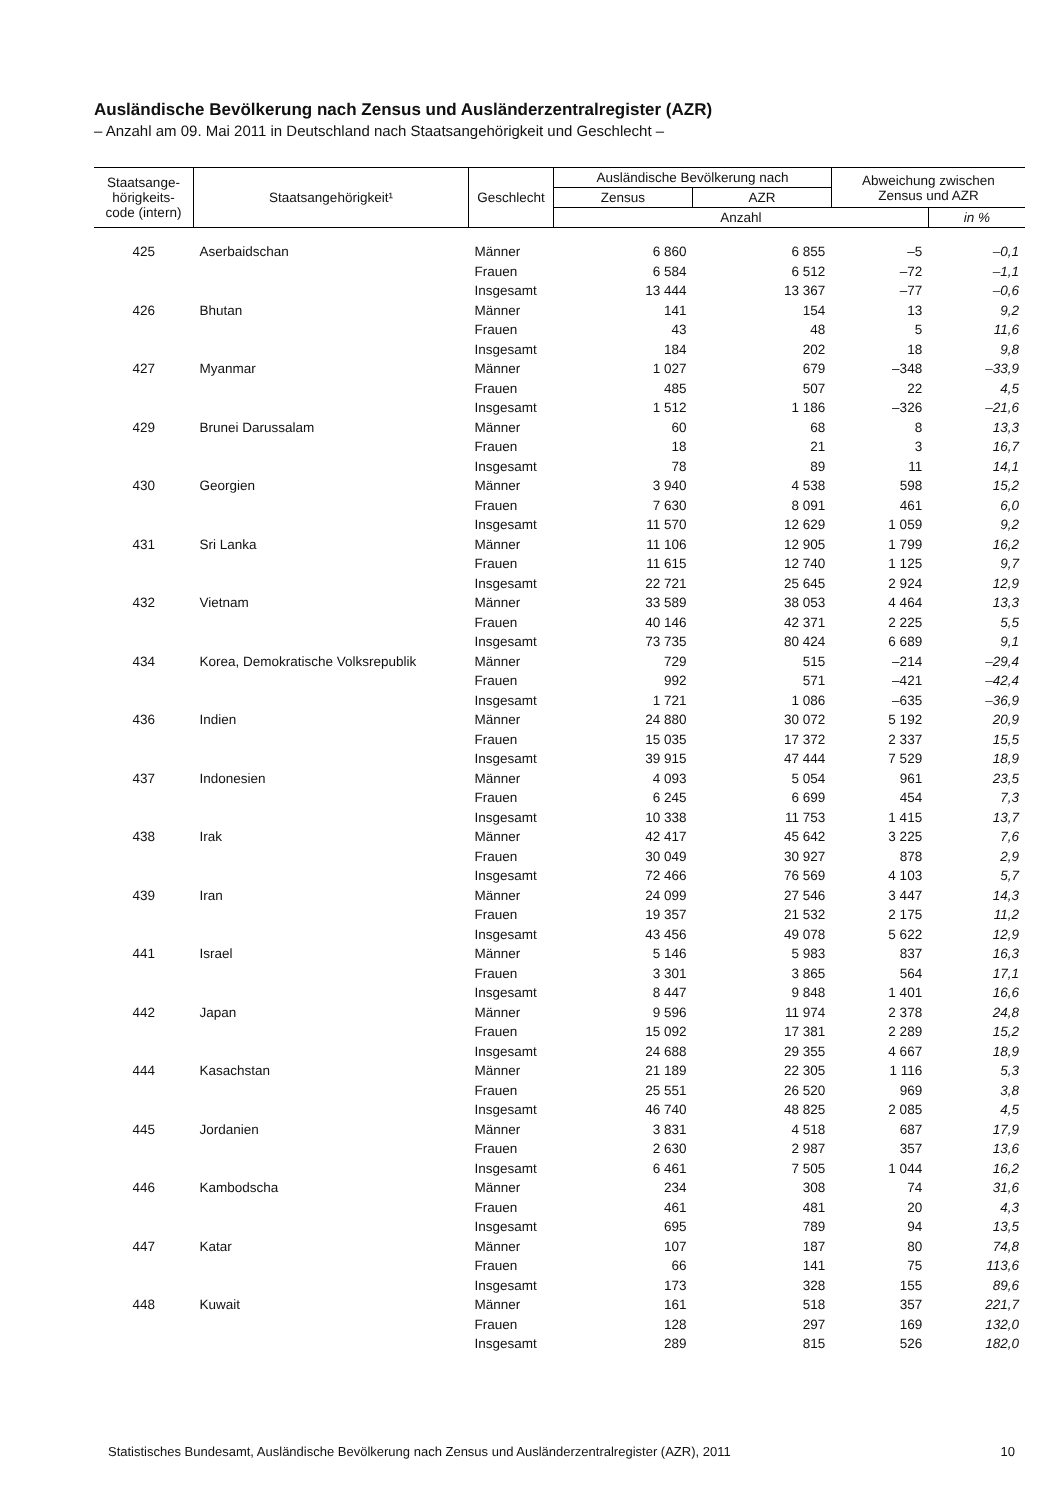Ausländische Bevölkerung nach Zensus und Ausländerzentralregister (AZR)
– Anzahl am 09. Mai 2011 in Deutschland nach Staatsangehörigkeit und Geschlecht –
| Staatsange- hörigkeits- code (intern) | Staatsangehörigkeit¹ | Geschlecht | Ausländische Bevölkerung nach | | Abweichung zwischen Zensus und AZR | |
| --- | --- | --- | --- | --- | --- | --- |
| | | | Zensus | AZR | | |
| | | | Anzahl | | | in % |
| 425 | Aserbaidschan | Männer | 6 860 | 6 855 | –5 | –0,1 |
| | | Frauen | 6 584 | 6 512 | –72 | –1,1 |
| | | Insgesamt | 13 444 | 13 367 | –77 | –0,6 |
| 426 | Bhutan | Männer | 141 | 154 | 13 | 9,2 |
| | | Frauen | 43 | 48 | 5 | 11,6 |
| | | Insgesamt | 184 | 202 | 18 | 9,8 |
| 427 | Myanmar | Männer | 1 027 | 679 | –348 | –33,9 |
| | | Frauen | 485 | 507 | 22 | 4,5 |
| | | Insgesamt | 1 512 | 1 186 | –326 | –21,6 |
| 429 | Brunei Darussalam | Männer | 60 | 68 | 8 | 13,3 |
| | | Frauen | 18 | 21 | 3 | 16,7 |
| | | Insgesamt | 78 | 89 | 11 | 14,1 |
| 430 | Georgien | Männer | 3 940 | 4 538 | 598 | 15,2 |
| | | Frauen | 7 630 | 8 091 | 461 | 6,0 |
| | | Insgesamt | 11 570 | 12 629 | 1 059 | 9,2 |
| 431 | Sri Lanka | Männer | 11 106 | 12 905 | 1 799 | 16,2 |
| | | Frauen | 11 615 | 12 740 | 1 125 | 9,7 |
| | | Insgesamt | 22 721 | 25 645 | 2 924 | 12,9 |
| 432 | Vietnam | Männer | 33 589 | 38 053 | 4 464 | 13,3 |
| | | Frauen | 40 146 | 42 371 | 2 225 | 5,5 |
| | | Insgesamt | 73 735 | 80 424 | 6 689 | 9,1 |
| 434 | Korea, Demokratische Volksrepublik | Männer | 729 | 515 | –214 | –29,4 |
| | | Frauen | 992 | 571 | –421 | –42,4 |
| | | Insgesamt | 1 721 | 1 086 | –635 | –36,9 |
| 436 | Indien | Männer | 24 880 | 30 072 | 5 192 | 20,9 |
| | | Frauen | 15 035 | 17 372 | 2 337 | 15,5 |
| | | Insgesamt | 39 915 | 47 444 | 7 529 | 18,9 |
| 437 | Indonesien | Männer | 4 093 | 5 054 | 961 | 23,5 |
| | | Frauen | 6 245 | 6 699 | 454 | 7,3 |
| | | Insgesamt | 10 338 | 11 753 | 1 415 | 13,7 |
| 438 | Irak | Männer | 42 417 | 45 642 | 3 225 | 7,6 |
| | | Frauen | 30 049 | 30 927 | 878 | 2,9 |
| | | Insgesamt | 72 466 | 76 569 | 4 103 | 5,7 |
| 439 | Iran | Männer | 24 099 | 27 546 | 3 447 | 14,3 |
| | | Frauen | 19 357 | 21 532 | 2 175 | 11,2 |
| | | Insgesamt | 43 456 | 49 078 | 5 622 | 12,9 |
| 441 | Israel | Männer | 5 146 | 5 983 | 837 | 16,3 |
| | | Frauen | 3 301 | 3 865 | 564 | 17,1 |
| | | Insgesamt | 8 447 | 9 848 | 1 401 | 16,6 |
| 442 | Japan | Männer | 9 596 | 11 974 | 2 378 | 24,8 |
| | | Frauen | 15 092 | 17 381 | 2 289 | 15,2 |
| | | Insgesamt | 24 688 | 29 355 | 4 667 | 18,9 |
| 444 | Kasachstan | Männer | 21 189 | 22 305 | 1 116 | 5,3 |
| | | Frauen | 25 551 | 26 520 | 969 | 3,8 |
| | | Insgesamt | 46 740 | 48 825 | 2 085 | 4,5 |
| 445 | Jordanien | Männer | 3 831 | 4 518 | 687 | 17,9 |
| | | Frauen | 2 630 | 2 987 | 357 | 13,6 |
| | | Insgesamt | 6 461 | 7 505 | 1 044 | 16,2 |
| 446 | Kambodscha | Männer | 234 | 308 | 74 | 31,6 |
| | | Frauen | 461 | 481 | 20 | 4,3 |
| | | Insgesamt | 695 | 789 | 94 | 13,5 |
| 447 | Katar | Männer | 107 | 187 | 80 | 74,8 |
| | | Frauen | 66 | 141 | 75 | 113,6 |
| | | Insgesamt | 173 | 328 | 155 | 89,6 |
| 448 | Kuwait | Männer | 161 | 518 | 357 | 221,7 |
| | | Frauen | 128 | 297 | 169 | 132,0 |
| | | Insgesamt | 289 | 815 | 526 | 182,0 |
Statistisches Bundesamt, Ausländische Bevölkerung nach Zensus und Ausländerzentralregister (AZR), 2011 10